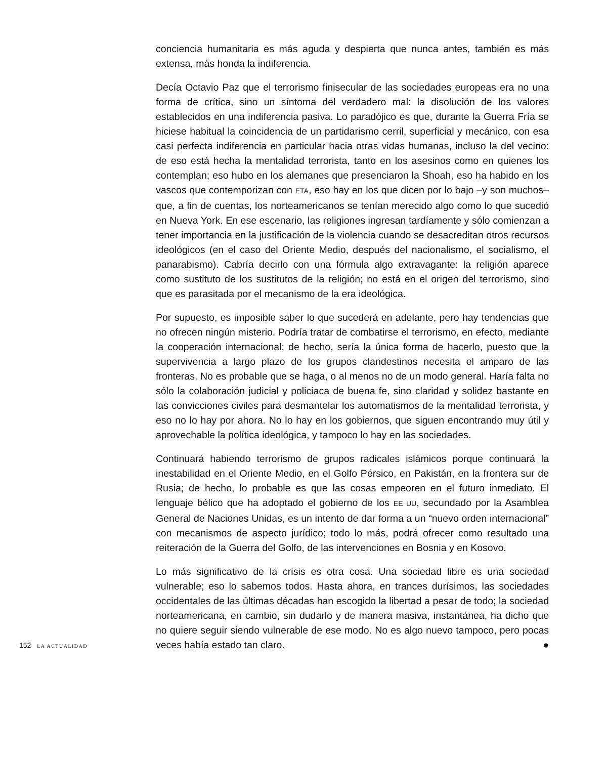conciencia humanitaria es más aguda y despierta que nunca antes, también es más extensa, más honda la indiferencia.
Decía Octavio Paz que el terrorismo finisecular de las sociedades europeas era no una forma de crítica, sino un síntoma del verdadero mal: la disolución de los valores establecidos en una indiferencia pasiva. Lo paradójico es que, durante la Guerra Fría se hiciese habitual la coincidencia de un partidarismo cerril, superficial y mecánico, con esa casi perfecta indiferencia en particular hacia otras vidas humanas, incluso la del vecino: de eso está hecha la mentalidad terrorista, tanto en los asesinos como en quienes los contemplan; eso hubo en los alemanes que presenciaron la Shoah, eso ha habido en los vascos que contemporizan con ETA, eso hay en los que dicen por lo bajo –y son muchos– que, a fin de cuentas, los norteamericanos se tenían merecido algo como lo que sucedió en Nueva York. En ese escenario, las religiones ingresan tardíamente y sólo comienzan a tener importancia en la justificación de la violencia cuando se desacreditan otros recursos ideológicos (en el caso del Oriente Medio, después del nacionalismo, el socialismo, el panarabismo). Cabría decirlo con una fórmula algo extravagante: la religión aparece como sustituto de los sustitutos de la religión; no está en el origen del terrorismo, sino que es parasitada por el mecanismo de la era ideológica.
Por supuesto, es imposible saber lo que sucederá en adelante, pero hay tendencias que no ofrecen ningún misterio. Podría tratar de combatirse el terrorismo, en efecto, mediante la cooperación internacional; de hecho, sería la única forma de hacerlo, puesto que la supervivencia a largo plazo de los grupos clandestinos necesita el amparo de las fronteras. No es probable que se haga, o al menos no de un modo general. Haría falta no sólo la colaboración judicial y policiaca de buena fe, sino claridad y solidez bastante en las convicciones civiles para desmantelar los automatismos de la mentalidad terrorista, y eso no lo hay por ahora. No lo hay en los gobiernos, que siguen encontrando muy útil y aprovechable la política ideológica, y tampoco lo hay en las sociedades.
Continuará habiendo terrorismo de grupos radicales islámicos porque continuará la inestabilidad en el Oriente Medio, en el Golfo Pérsico, en Pakistán, en la frontera sur de Rusia; de hecho, lo probable es que las cosas empeoren en el futuro inmediato. El lenguaje bélico que ha adoptado el gobierno de los EE UU, secundado por la Asamblea General de Naciones Unidas, es un intento de dar forma a un “nuevo orden internacional” con mecanismos de aspecto jurídico; todo lo más, podrá ofrecer como resultado una reiteración de la Guerra del Golfo, de las intervenciones en Bosnia y en Kosovo.
Lo más significativo de la crisis es otra cosa. Una sociedad libre es una sociedad vulnerable; eso lo sabemos todos. Hasta ahora, en trances durísimos, las sociedades occidentales de las últimas décadas han escogido la libertad a pesar de todo; la sociedad norteamericana, en cambio, sin dudarlo y de manera masiva, instantánea, ha dicho que no quiere seguir siendo vulnerable de ese modo. No es algo nuevo tampoco, pero pocas veces había estado tan claro. ●
152 LA ACTUALIDAD